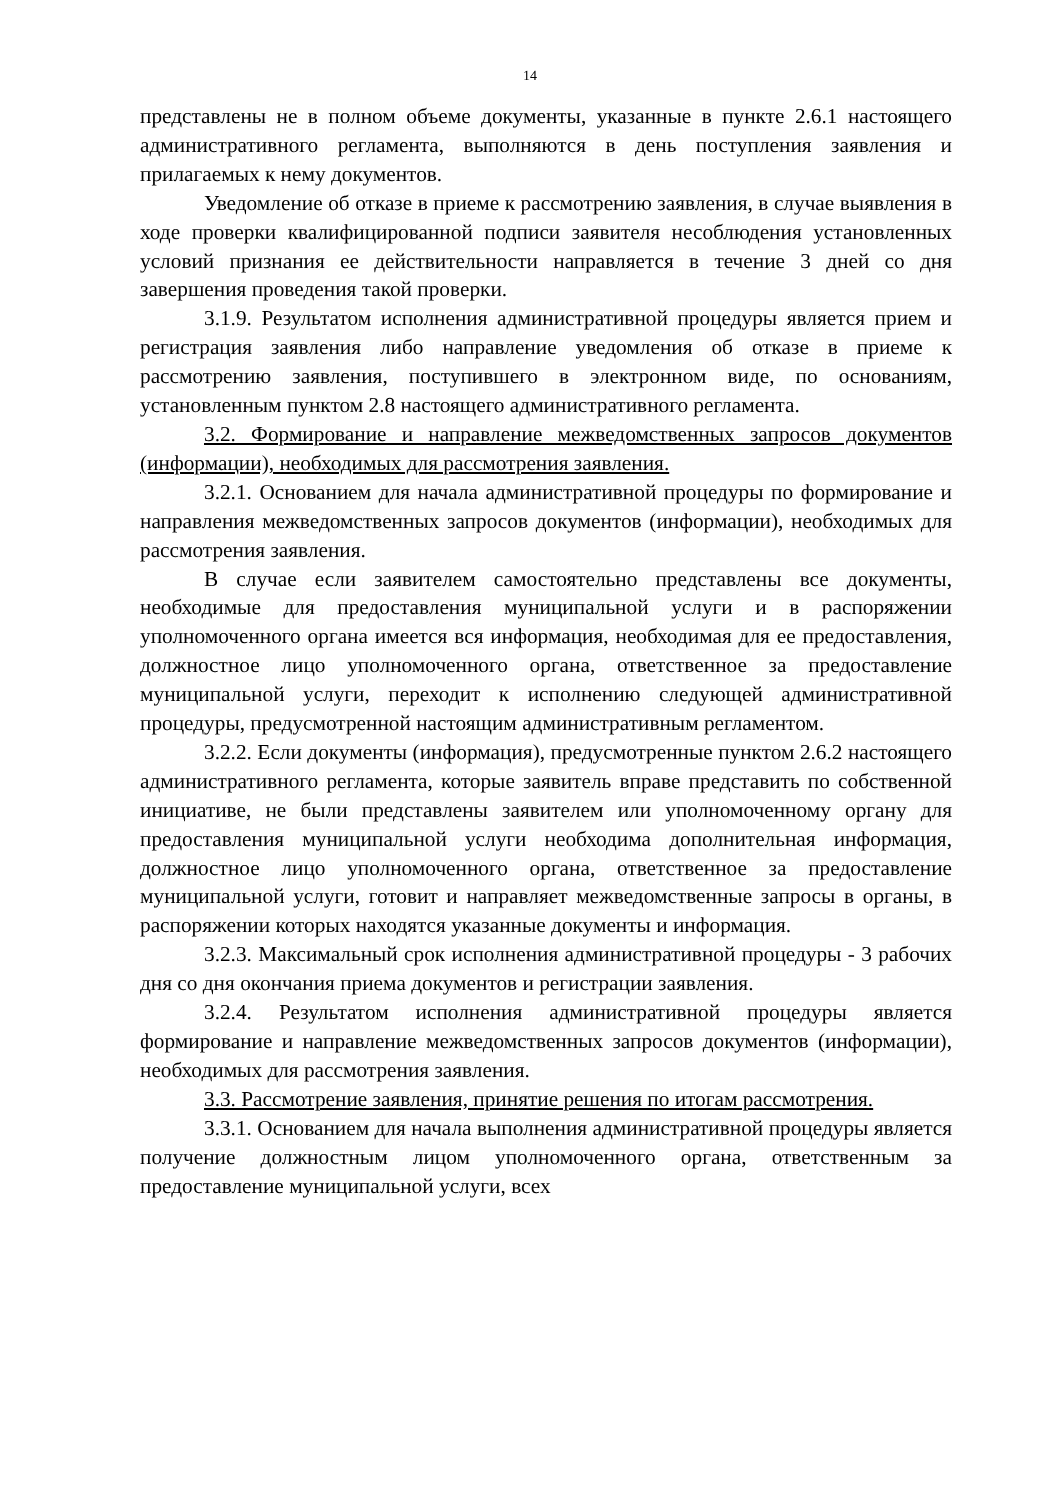14
представлены не в полном объеме документы, указанные в пункте 2.6.1 настоящего административного регламента, выполняются в день поступления заявления и прилагаемых к нему документов.
Уведомление об отказе в приеме к рассмотрению заявления, в случае выявления в ходе проверки квалифицированной подписи заявителя несоблюдения установленных условий признания ее действительности направляется в течение 3 дней со дня завершения проведения такой проверки.
3.1.9. Результатом исполнения административной процедуры является прием и регистрация заявления либо направление уведомления об отказе в приеме к рассмотрению заявления, поступившего в электронном виде, по основаниям, установленным пунктом 2.8 настоящего административного регламента.
3.2. Формирование и направление межведомственных запросов документов (информации), необходимых для рассмотрения заявления.
3.2.1. Основанием для начала административной процедуры по формирование и направления межведомственных запросов документов (информации), необходимых для рассмотрения заявления.
В случае если заявителем самостоятельно представлены все документы, необходимые для предоставления муниципальной услуги и в распоряжении уполномоченного органа имеется вся информация, необходимая для ее предоставления, должностное лицо уполномоченного органа, ответственное за предоставление муниципальной услуги, переходит к исполнению следующей административной процедуры, предусмотренной настоящим административным регламентом.
3.2.2. Если документы (информация), предусмотренные пунктом 2.6.2 настоящего административного регламента, которые заявитель вправе представить по собственной инициативе, не были представлены заявителем или уполномоченному органу для предоставления муниципальной услуги необходима дополнительная информация, должностное лицо уполномоченного органа, ответственное за предоставление муниципальной услуги, готовит и направляет межведомственные запросы в органы, в распоряжении которых находятся указанные документы и информация.
3.2.3. Максимальный срок исполнения административной процедуры - 3 рабочих дня со дня окончания приема документов и регистрации заявления.
3.2.4. Результатом исполнения административной процедуры является формирование и направление межведомственных запросов документов (информации), необходимых для рассмотрения заявления.
3.3. Рассмотрение заявления, принятие решения по итогам рассмотрения.
3.3.1. Основанием для начала выполнения административной процедуры является получение должностным лицом уполномоченного органа, ответственным за предоставление муниципальной услуги, всех